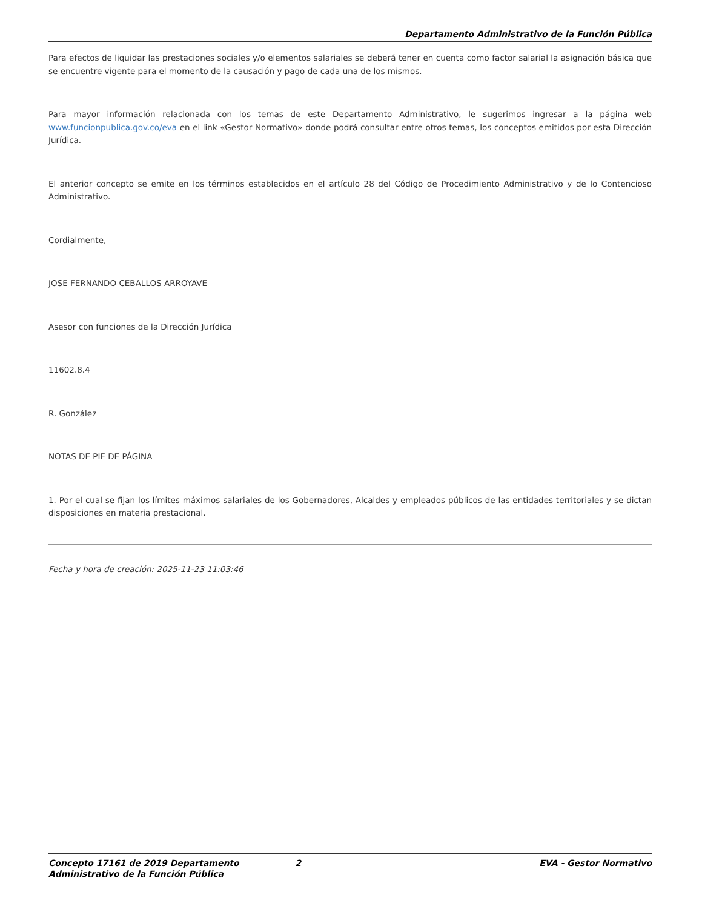Departamento Administrativo de la Función Pública
Para efectos de liquidar las prestaciones sociales y/o elementos salariales se deberá tener en cuenta como factor salarial la asignación básica que se encuentre vigente para el momento de la causación y pago de cada una de los mismos.
Para mayor información relacionada con los temas de este Departamento Administrativo, le sugerimos ingresar a la página web www.funcionpublica.gov.co/eva en el link «Gestor Normativo» donde podrá consultar entre otros temas, los conceptos emitidos por esta Dirección Jurídica.
El anterior concepto se emite en los términos establecidos en el artículo 28 del Código de Procedimiento Administrativo y de lo Contencioso Administrativo.
Cordialmente,
JOSE FERNANDO CEBALLOS ARROYAVE
Asesor con funciones de la Dirección Jurídica
11602.8.4
R. González
NOTAS DE PIE DE PÁGINA
1. Por el cual se fijan los límites máximos salariales de los Gobernadores, Alcaldes y empleados públicos de las entidades territoriales y se dictan disposiciones en materia prestacional.
Fecha y hora de creación: 2025-11-23 11:03:46
Concepto 17161 de 2019 Departamento
Administrativo de la Función Pública
2 EVA - Gestor Normativo